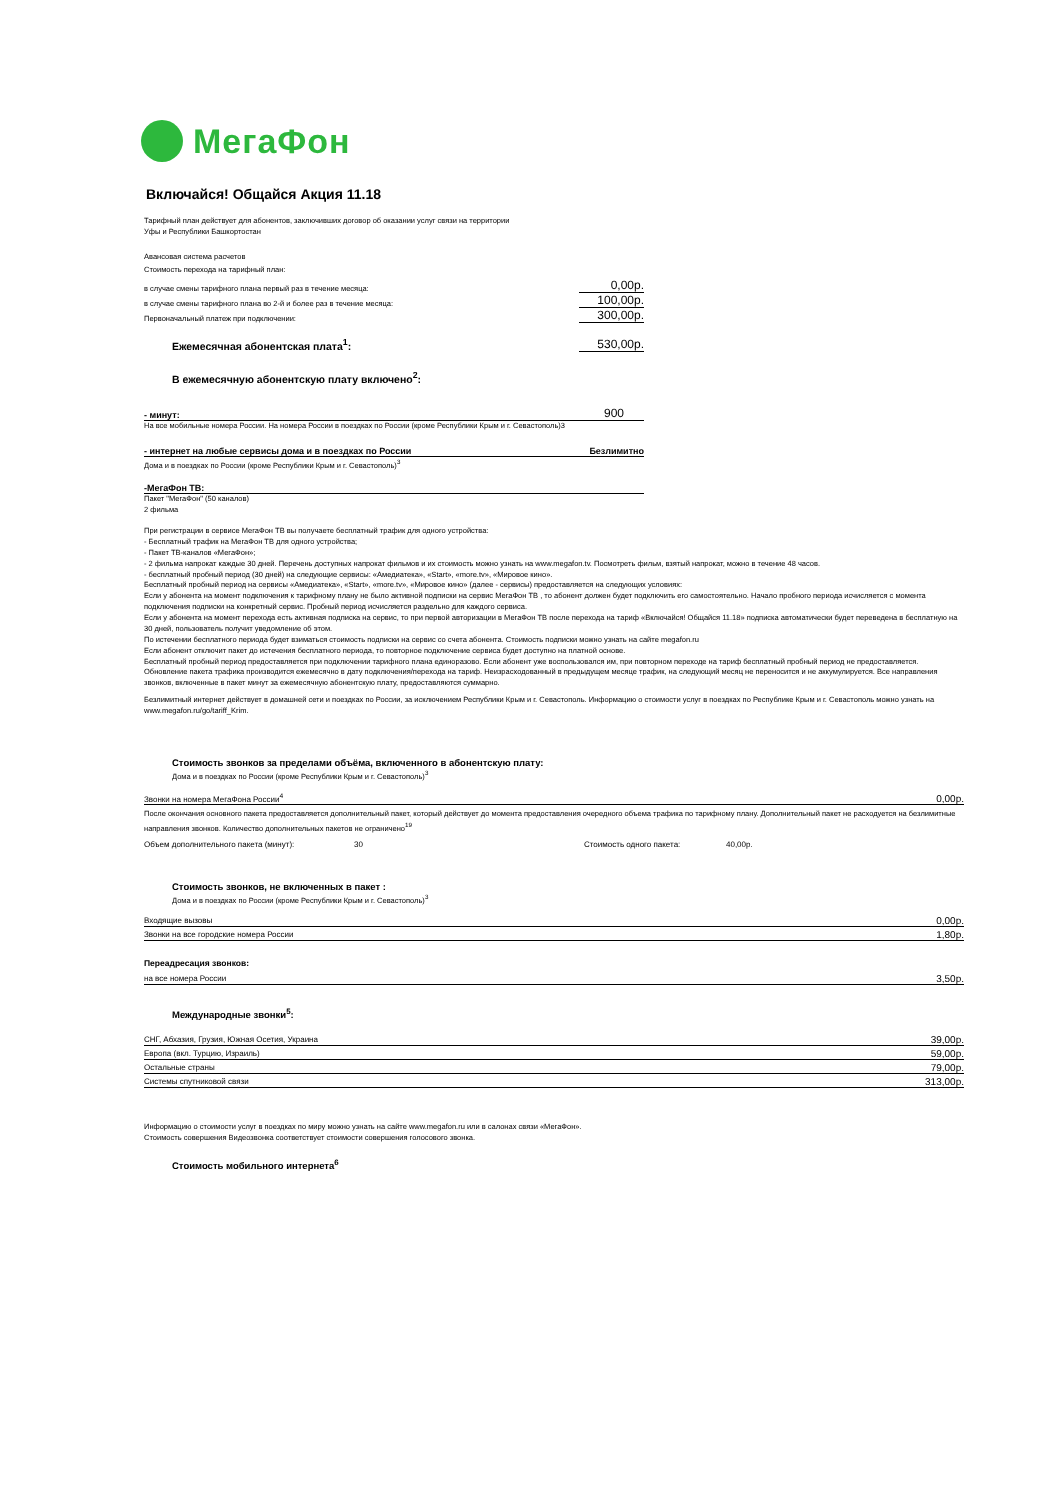МегаФон
Включайся! Общайся Акция 11.18
Тарифный план действует для абонентов, заключивших договор об оказании услуг связи на территории
Уфы и Республики Башкортостан
Авансовая система расчетов
Стоимость перехода на тарифный план:
в случае смены тарифного плана первый раз в течение месяца: 0,00р.
в случае смены тарифного плана во 2-й и более раз в течение месяца: 100,00р.
Первоначальный платеж при подключении: 300,00р.
Ежемесячная абонентская плата<sup>1</sup>: 530,00р.
В ежемесячную абонентскую плату включено<sup>2</sup>:
- минут: 900
На все мобильные номера России. На номера России в поездках по России (кроме Республики Крым и г. Севастополь)3
- интернет на любые сервисы дома и в поездках по России Безлимитно
Дома и в поездках по России (кроме Республики Крым и г. Севастополь)<sup>3</sup>
-МегаФон ТВ:
Пакет "МегаФон" (50 каналов)
2 фильма
При регистрации в сервисе МегаФон ТВ вы получаете бесплатный трафик для одного устройства:
- Бесплатный трафик на МегаФон ТВ для одного устройства;
- Пакет ТВ-каналов «МегаФон»;
- 2 фильма напрокат каждые 30 дней. Перечень доступных напрокат фильмов и их стоимость можно узнать на www.megafon.tv. Посмотреть фильм, взятый напрокат, можно в течение 48 часов.
- бесплатный пробный период (30 дней) на следующие сервисы: «Амедиатека», «Start», «more.tv», «Мировое кино».
Бесплатный пробный период на сервисы «Амедиатека», «Start», «more.tv», «Мировое кино» (далее - сервисы) предоставляется на следующих условиях:
Если у абонента на момент подключения к тарифному плану не было активной подписки на сервис МегаФон ТВ , то абонент должен будет подключить его самостоятельно. Начало пробного периода исчисляется с момента подключения подписки на конкретный сервис. Пробный период исчисляется раздельно для каждого сервиса.
Если у абонента на момент перехода есть активная подписка на сервис, то при первой авторизации в МегаФон ТВ после перехода на тариф «Включайся! Общайся 11.18» подписка автоматически будет переведена в бесплатную на 30 дней, пользователь получит уведомление об этом.
По истечении бесплатного периода будет взиматься стоимость подписки на сервис со счета абонента. Стоимость подписки можно узнать на сайте megafon.ru
Если абонент отключит пакет до истечения бесплатного периода, то повторное подключение сервиса будет доступно на платной основе.
Бесплатный пробный период предоставляется при подключении тарифного плана единоразово. Если абонент уже воспользовался им, при повторном переходе на тариф бесплатный пробный период не предоставляется.
Обновление пакета трафика производится ежемесячно в дату подключения/перехода на тариф. Неизрасходованный в предыдущем месяце трафик, на следующий месяц не переносится и не аккумулируется. Все направления звонков, включенные в пакет минут за ежемесячную абонентскую плату, предоставляются суммарно.
Безлимитный интернет действует в домашней сети и поездках по России, за исключением Республики Крым и г. Севастополь. Информацию о стоимости услуг в поездках по Республике Крым и г. Севастополь можно узнать на www.megafon.ru/go/tariff_Krim.
Стоимость звонков за пределами объёма, включенного в абонентскую плату:
Дома и в поездках по России (кроме Республики Крым и г. Севастополь)<sup>3</sup>
| Звонки на номера МегаФона России<sup>4</sup> | 0,00р. |
После окончания основного пакета предоставляется дополнительный пакет, который действует до момента предоставления очередного объема трафика по тарифному плану. Дополнительный пакет не расходуется на безлимитные направления звонков. Количество дополнительных пакетов не ограничено<sup>19</sup>
Объем дополнительного пакета (минут): 30 Стоимость одного пакета: 40,00р.
Стоимость звонков, не включенных в пакет :
Дома и в поездках по России (кроме Республики Крым и г. Севастополь)<sup>3</sup>
| Входящие вызовы | 0,00р. |
| Звонки на все городские номера России | 1,80р. |
Переадресация звонков:
| на все номера России | 3,50р. |
Международные звонки<sup>5</sup>:
| СНГ, Абхазия, Грузия, Южная Осетия, Украина | 39,00р. |
| Европа (вкл. Турцию, Израиль) | 59,00р. |
| Остальные страны | 79,00р. |
| Системы спутниковой связи | 313,00р. |
Информацию о стоимости услуг в поездках по миру можно узнать на сайте www.megafon.ru или в салонах связи «МегаФон».
Стоимость совершения Видеозвонка соответствует стоимости совершения голосового звонка.
Стоимость мобильного интернета<sup>6</sup>